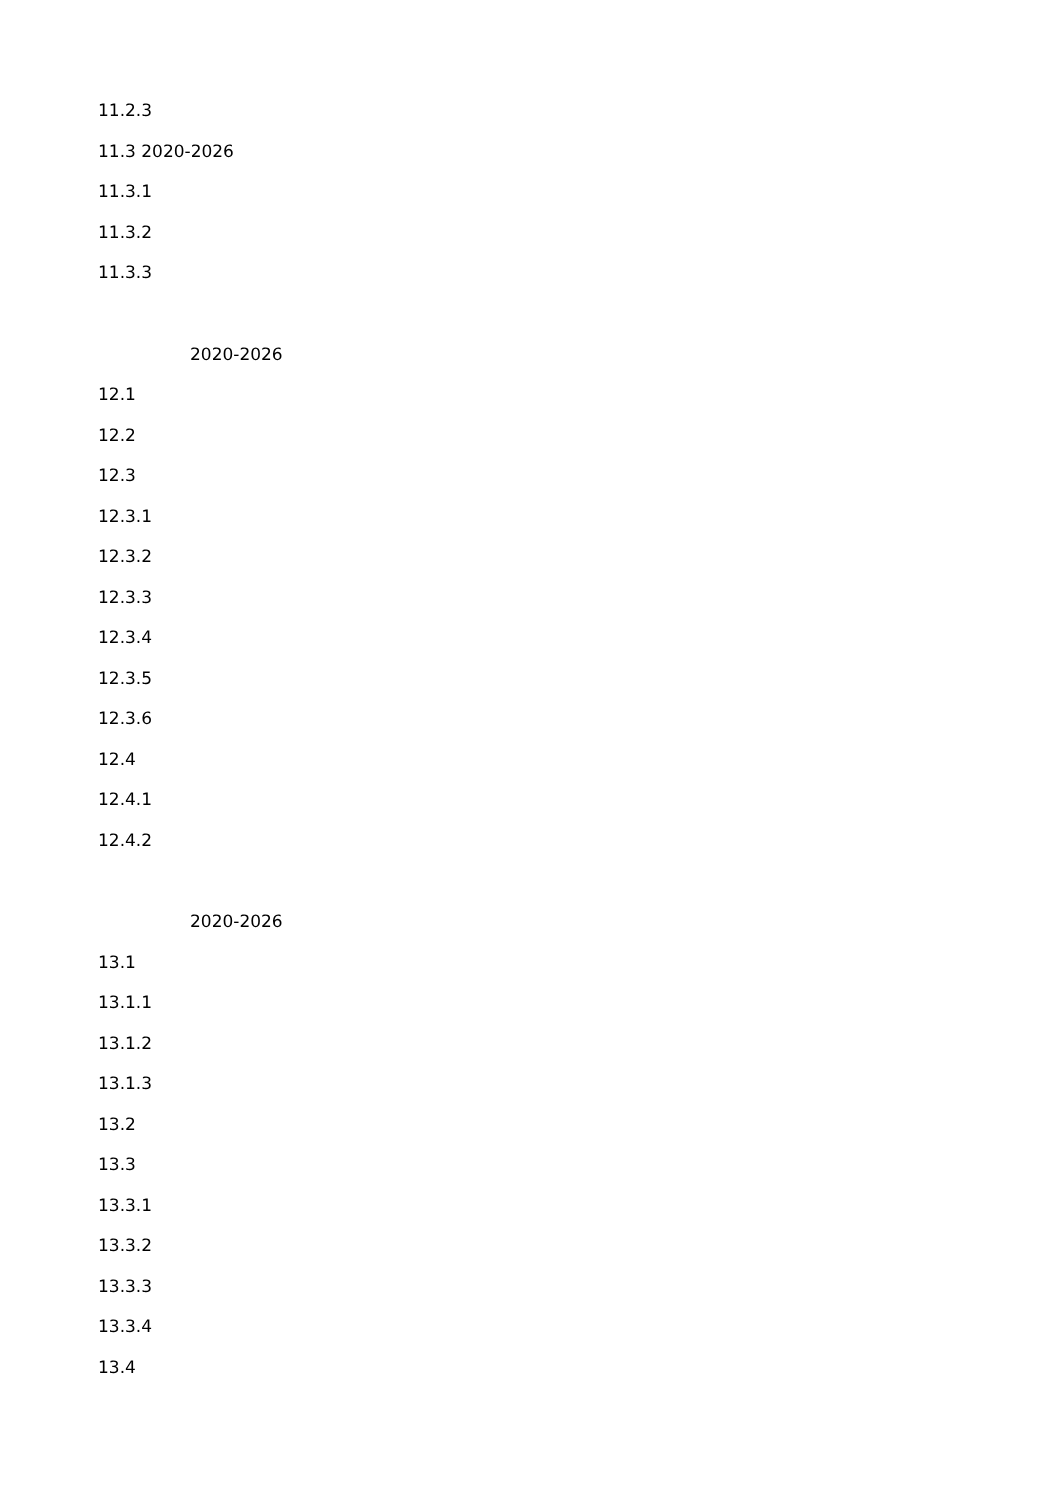11.2.3
11.3 2020-2026
11.3.1
11.3.2
11.3.3
2020-2026
12.1
12.2
12.3
12.3.1
12.3.2
12.3.3
12.3.4
12.3.5
12.3.6
12.4
12.4.1
12.4.2
2020-2026
13.1
13.1.1
13.1.2
13.1.3
13.2
13.3
13.3.1
13.3.2
13.3.3
13.3.4
13.4